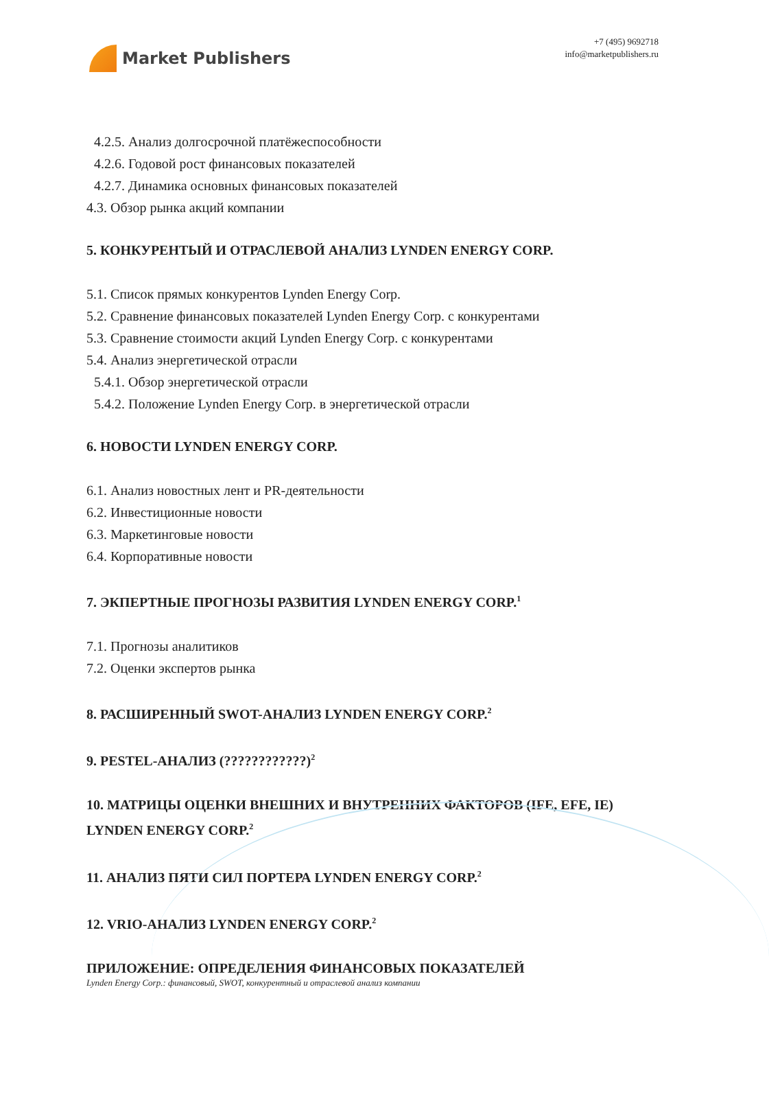Market Publishers
+7 (495) 9692718
info@marketpublishers.ru
4.2.5. Анализ долгосрочной платёжеспособности
4.2.6. Годовой рост финансовых показателей
4.2.7. Динамика основных финансовых показателей
4.3. Обзор рынка акций компании
5. КОНКУРЕНТЫЙ И ОТРАСЛЕВОЙ АНАЛИЗ LYNDEN ENERGY CORP.
5.1. Список прямых конкурентов Lynden Energy Corp.
5.2. Сравнение финансовых показателей Lynden Energy Corp. с конкурентами
5.3. Сравнение стоимости акций Lynden Energy Corp. с конкурентами
5.4. Анализ энергетической отрасли
5.4.1. Обзор энергетической отрасли
5.4.2. Положение Lynden Energy Corp. в энергетической отрасли
6. НОВОСТИ LYNDEN ENERGY CORP.
6.1. Анализ новостных лент и PR-деятельности
6.2. Инвестиционные новости
6.3. Маркетинговые новости
6.4. Корпоративные новости
7. ЭКПЕРТНЫЕ ПРОГНОЗЫ РАЗВИТИЯ LYNDEN ENERGY CORP.<sup>1</sup>
7.1. Прогнозы аналитиков
7.2. Оценки экспертов рынка
8. РАСШИРЕННЫЙ SWOT-АНАЛИЗ LYNDEN ENERGY CORP.<sup>2</sup>
9. PESTEL-АНАЛИЗ (????????????)<sup>2</sup>
10. МАТРИЦЫ ОЦЕНКИ ВНЕШНИХ И ВНУТРЕННИХ ФАКТОРОВ (IFE, EFE, IE) LYNDEN ENERGY CORP.<sup>2</sup>
11. АНАЛИЗ ПЯТИ СИЛ ПОРТЕРА LYNDEN ENERGY CORP.<sup>2</sup>
12. VRIO-АНАЛИЗ LYNDEN ENERGY CORP.<sup>2</sup>
ПРИЛОЖЕНИЕ: ОПРЕДЕЛЕНИЯ ФИНАНСОВЫХ ПОКАЗАТЕЛЕЙ
Lynden Energy Corp.: финансовый, SWOT, конкурентный и отраслевой анализ компании